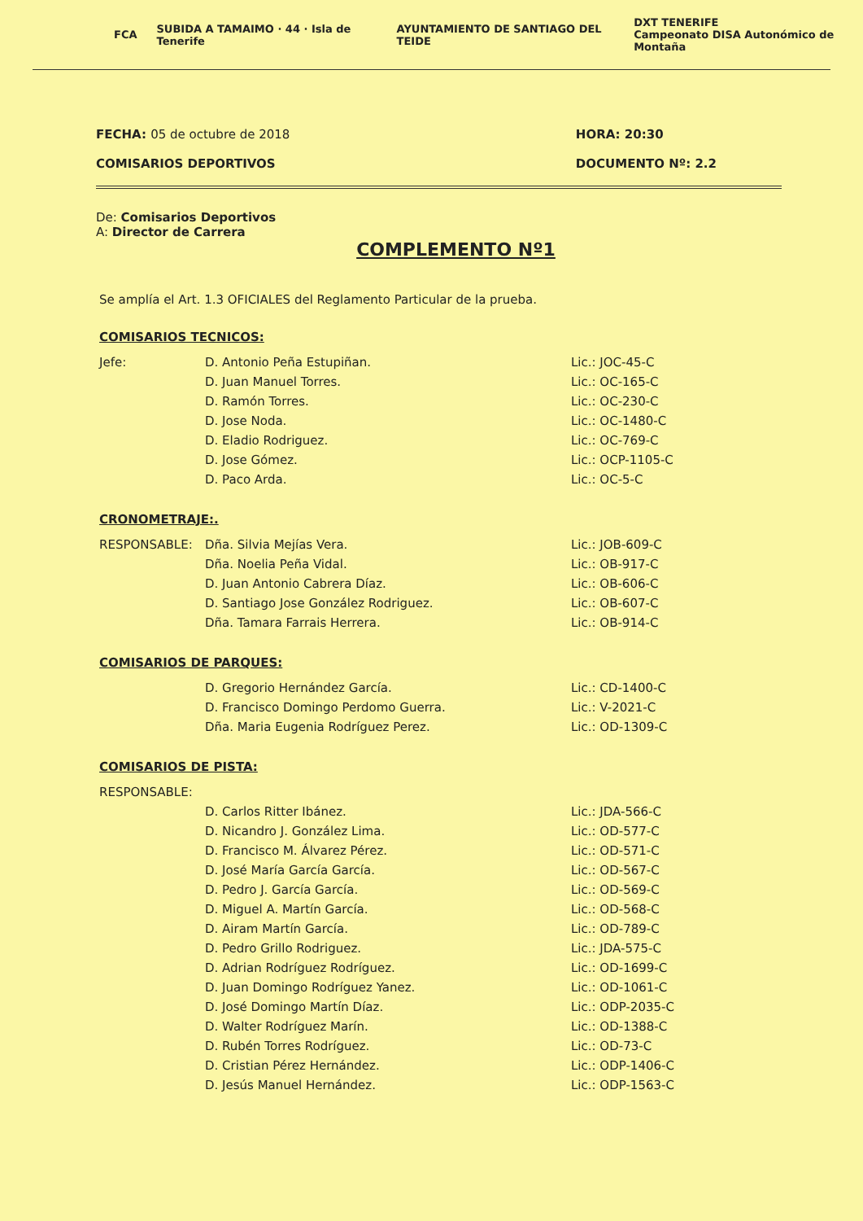FCA SUBIDA A TAMAIMO · 44 · Isla de Tenerife AYUNTAMIENTO DE SANTIAGO DEL TEIDE DXT TENERIFE
Campeonato DISA Autonómico de Montaña
FECHA: 05 de octubre de 2018
COMISARIOS DEPORTIVOS
HORA: 20:30
DOCUMENTO Nº: 2.2
De: Comisarios Deportivos
A: Director de Carrera
COMPLEMENTO Nº1
Se amplía el Art. 1.3 OFICIALES del Reglamento Particular de la prueba.
COMISARIOS TECNICOS:
Jefe: D. Antonio Peña Estupiñan. Lic.: JOC-45-C
D. Juan Manuel Torres. Lic.: OC-165-C
D. Ramón Torres. Lic.: OC-230-C
D. Jose Noda. Lic.: OC-1480-C
D. Eladio Rodriguez. Lic.: OC-769-C
D. Jose Gómez. Lic.: OCP-1105-C
D. Paco Arda. Lic.: OC-5-C
CRONOMETRAJE:.
RESPONSABLE: Dña. Silvia Mejías Vera. Lic.: JOB-609-C
Dña. Noelia Peña Vidal. Lic.: OB-917-C
D. Juan Antonio Cabrera Díaz. Lic.: OB-606-C
D. Santiago Jose González Rodriguez. Lic.: OB-607-C
Dña. Tamara Farrais Herrera. Lic.: OB-914-C
COMISARIOS DE PARQUES:
D. Gregorio Hernández García. Lic.: CD-1400-C
D. Francisco Domingo Perdomo Guerra. Lic.: V-2021-C
Dña. Maria Eugenia Rodríguez Perez. Lic.: OD-1309-C
COMISARIOS DE PISTA:
RESPONSABLE:
D. Carlos Ritter Ibánez. Lic.: JDA-566-C
D. Nicandro J. González Lima. Lic.: OD-577-C
D. Francisco M. Álvarez Pérez. Lic.: OD-571-C
D. José María García García. Lic.: OD-567-C
D. Pedro J. García García. Lic.: OD-569-C
D. Miguel A. Martín García. Lic.: OD-568-C
D. Airam Martín García. Lic.: OD-789-C
D. Pedro Grillo Rodriguez. Lic.: JDA-575-C
D. Adrian Rodríguez Rodríguez. Lic.: OD-1699-C
D. Juan Domingo Rodríguez Yanez. Lic.: OD-1061-C
D. José Domingo Martín Díaz. Lic.: ODP-2035-C
D. Walter Rodríguez Marín. Lic.: OD-1388-C
D. Rubén Torres Rodríguez. Lic.: OD-73-C
D. Cristian Pérez Hernández. Lic.: ODP-1406-C
D. Jesús Manuel Hernández. Lic.: ODP-1563-C